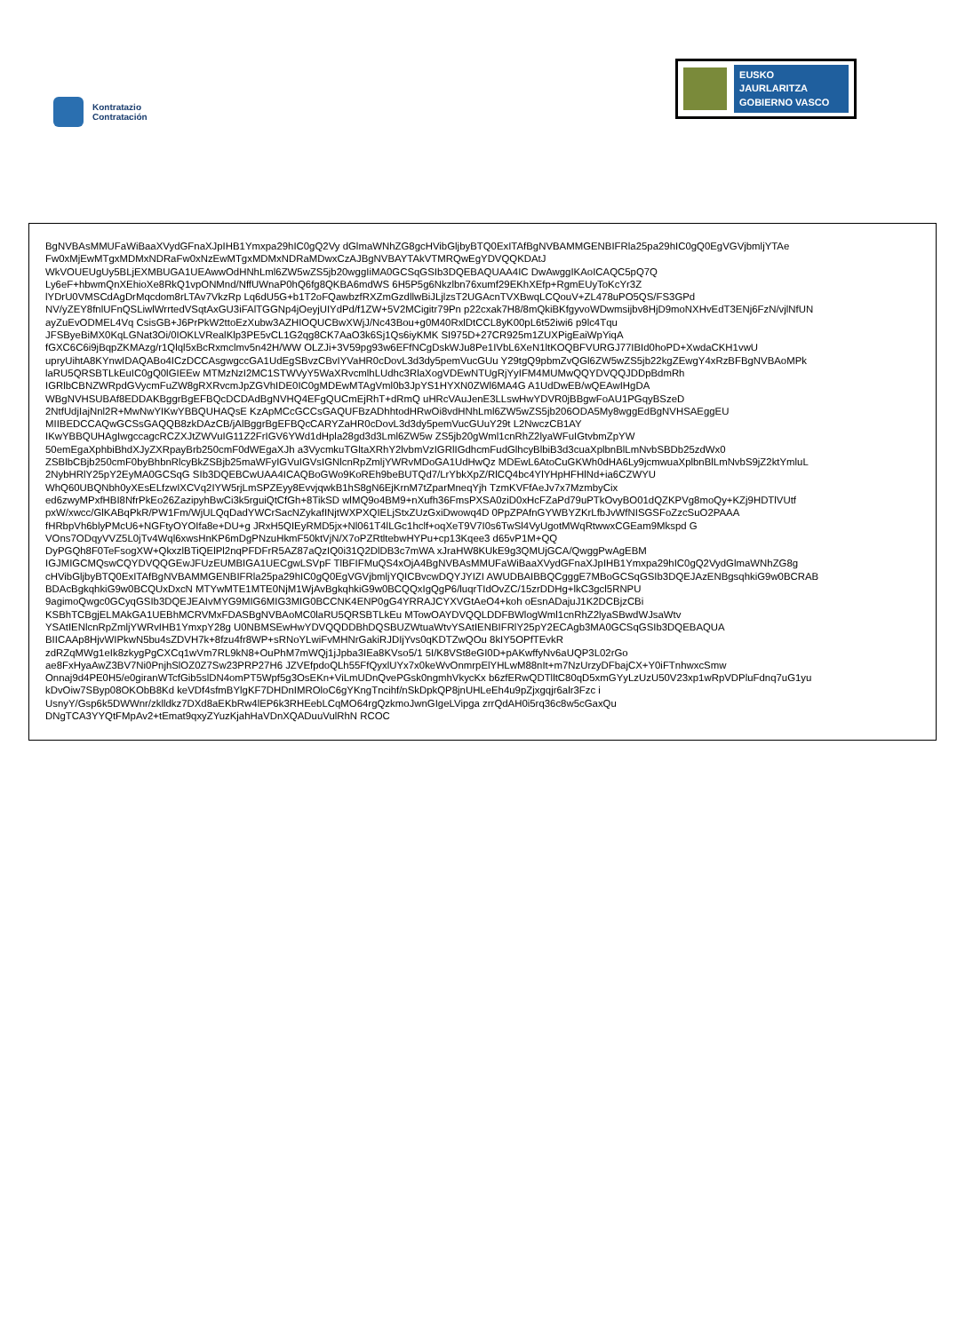Kontratazio
Contratación
EUSKO JAURLARITZA
GOBIERNO VASCO
BgNVBAsMMUFaWiBaaXVydGFnaXJpIHB1Ymxpa29hIC0gQ2Vy dGlmaWNhZG8gcHVibGljbyBTQ0ExITAfBgNVBAMMGENBIFRla25pa29hIC0gQ0EgVGVjbmljYTAe
Fw0xMjEwMTgxMDMxNDRaFw0xNzEwMTgxMDMxNDRaMDwxCzAJBgNVBAYTAkVTMRQwEgYDVQQKDAtJ
WkVOUEUgUy5BLjEXMBUGA1UEAwwOdHNhLml6ZW5wZS5jb20wggIiMA0GCSqGSIb3DQEBAQUAA4IC DwAwggIKAoICAQC5pQ7Q
Ly6eF+hbwmQnXEhioXe8RkQ1vpONMnd/NffUWnaP0hQ6fg8QKBA6mdWS 6H5P5g6Nkzlbn76xumf29EKhXEfp+RgmEUyToKcYr3Z
lYDrU0VMSCdAgDrMqcdom8rLTAv7VkzRp Lq6dU5G+b1T2oFQawbzfRXZmGzdllwBiJLjlzsT2UGAcnTVXBwqLCQouV+ZL478uPO5QS/FS3GPd
NV/yZEY8fnlUFnQSLiwlWrrtedVSqtAxGU3iFAlTGGNp4jOeyjUIYdPd/f1ZW+5V2MCigitr79Pn p22cxak7H8/8mQkiBKfgyvoWDwmsijbv8HjD9moNXHvEdT3ENj6FzN/vjlNfUN
ayZuEvODMEL4Vq CsisGB+J6PrPkW2ttoEzXubw3AZHIOQUCBwXWjJ/Nc43Bou+g0M40RxlDtCCL8yK00pL6t52iwi6 p9lc4Tqu
JFSByeBiMX0KqLGNat3Oi/0IOKLVRealKlp3PE5vCL1G2qg8CK7AaO3k6Sj1Qs6iyKMK SI975D+27CR925m1ZUXPigEaiWpYiqA
fGXC6C6i9jBqpZKMAzg/r1Qlql5xBcRxmclmv5n42H/WW OLZJi+3V59pg93w6EFfNCgDskWJu8Pe1IVbL6XeN1ltKOQBFVURGJ77IBId0hoPD+XwdaCKH1vwU
upryUihtA8KYnwIDAQABo4ICzDCCAsgwgccGA1UdEgSBvzCBvIYVaHR0cDovL3d3dy5pemVucGUu Y29tgQ9pbmZvQGl6ZW5wZS5jb22kgZEwgY4xRzBFBgNVBAoMPk
laRU5QRSBTLkEuIC0gQ0lGIEEw MTMzNzI2MC1STWVyY5WaXRvcmlhLUdhc3RlaXogVDEwNTUgRjYyIFM4MUMwQQYDVQQJDDpBdmRh
IGRlbCBNZWRpdGVycmFuZW8gRXRvcmJpZGVhIDE0IC0gMDEwMTAgVml0b3JpYS1HYXN0ZWl6MA4G A1UdDwEB/wQEAwIHgDA
WBgNVHSUBAf8EDDAKBggrBgEFBQcDCDAdBgNVHQ4EFgQUCmEjRhT+dRmQ uHRcVAuJenE3LLswHwYDVR0jBBgwFoAU1PGqyBSzeD
2NtfUdjIajNnl2R+MwNwYIKwYBBQUHAQsE KzApMCcGCCsGAQUFBzADhhtodHRwOi8vdHNhLml6ZW5wZS5jb206ODA5My8wggEdBgNVHSAEggEU
MIIBEDCCAQwGCSsGAQQB8zkDAzCB/jAlBggrBgEFBQcCARYZaHR0cDovL3d3dy5pemVucGUuY29t L2NwczCB1AY
IKwYBBQUHAgIwgccagcRCZXJtZWVuIG11Z2FrIGV6YWd1dHpla28gd3d3Lml6ZW5w ZS5jb20gWml1cnRhZ2lyaWFuIGtvbmZpYW
50emEgaXphbiBhdXJyZXRpayBrb250cmF0dWEgaXJh a3VycmkuTGltaXRhY2lvbmVzIGRlIGdhcmFudGlhcyBlbiB3d3cuaXplbnBlLmNvbSBDb25zdWx0
ZSBlbCBjb250cmF0byBhbnRlcyBkZSBjb25maWFyIGVuIGVsIGNlcnRpZmljYWRvMDoGA1UdHwQz MDEwL6AtoCuGKWh0dHA6Ly9jcmwuaXplbnBlLmNvbS9jZ2ktYmluL
2NybHRlY25pY2EyMA0GCSqG SIb3DQEBCwUAA4ICAQBoGWo9KoREh9beBUTQd7/LrYbkXpZ/RlCQ4bc4YlYHpHFHlNd+ia6CZWYU
WhQ60UBQNbh0yXEsELfzwIXCVq2IYW5rjLmSPZEyy8EvvjqwkB1hS8gN6EjKrnM7tZparMneqYjh TzmKVFfAeJv7x7MzmbyCix
ed6zwyMPxfHBI8NfrPkEo26ZazipyhBwCi3k5rguiQtCfGh+8TikSD wlMQ9o4BM9+nXufh36FmsPXSA0ziD0xHcFZaPd79uPTkOvyBO01dQZKPVg8moQy+KZj9HDTlVUtf
pxW/xwcc/GlKABqPkR/PW1Fm/WjULQqDadYWCrSacNZykafINjtWXPXQIELjStxZUzGxiDwowq4D 0PpZPAfnGYWBYZKrLfbJvWfNISGSFoZzcSuO2PAAA
fHRbpVh6blyPMcU6+NGFtyOYOIfa8e+DU+g JRxH5QIEyRMD5jx+Nl061T4lLGc1hclf+oqXeT9V7I0s6TwSl4VyUgotMWqRtwwxCGEam9Mkspd G
VOns7ODqyVVZ5L0jTv4Wql6xwsHnKP6mDgPNzuHkmF50ktVjN/X7oPZRtltebwHYPu+cp13Kqee3 d65vP1M+QQ
DyPGQh8F0TeFsogXW+QkxzlBTiQElPl2nqPFDFrR5AZ87aQzIQ0i31Q2DlDB3c7mWA xJraHW8KUkE9g3QMUjGCA/QwggPwAgEBM
IGJMIGCMQswCQYDVQQGEwJFUzEUMBIGA1UECgwLSVpF TlBFIFMuQS4xOjA4BgNVBAsMMUFaWiBaaXVydGFnaXJpIHB1Ymxpa29hIC0gQ2VydGlmaWNhZG8g
cHVibGljbyBTQ0ExITAfBgNVBAMMGENBIFRla25pa29hIC0gQ0EgVGVjbmljYQICBvcwDQYJYIZI AWUDBAIBBQCgggE7MBoGCSqGSIb3DQEJAzENBgsqhkiG9w0BCRAB
BDAcBgkqhkiG9w0BCQUxDxcN MTYwMTE1MTE0NjM1WjAvBgkqhkiG9w0BCQQxIgQgP6/luqrTIdOvZC/15zrDDHg+lkC3gcl5RNPU
9agimoQwgc0GCyqGSIb3DQEJEAIvMYG9MIG6MIG3MIG0BCCNK4ENP0gG4YRRAJCYXVGtAeO4+koh oEsnADajuJ1K2DCBjzCBi
KSBhTCBgjELMAkGA1UEBhMCRVMxFDASBgNVBAoMC0laRU5QRSBTLkEu MTowOAYDVQQLDDFBWlogWml1cnRhZ2lyaSBwdWJsaWtv
YSAtIENlcnRpZmljYWRvIHB1YmxpY28g U0NBMSEwHwYDVQQDDBhDQSBUZWtuaWtvYSAtIENBIFRlY25pY2ECAgb3MA0GCSqGSIb3DQEBAQUA
BIICAAp8HjvWIPkwN5bu4sZDVH7k+8fzu4fr8WP+sRNoYLwiFvMHNrGakiRJDIjYvs0qKDTZwQOu 8kIY5OPfTEvkR
zdRZqMWg1eIk8zkygPgCXCq1wVm7RL9kN8+OuPhM7mWQj1jJpba3IEa8KVso5/1 5I/K8VSt8eGI0D+pAKwffyNv6aUQP3L02rGo
ae8FxHyaAwZ3BV7Ni0PnjhSlOZ0Z7Sw23PRP27H6 JZVEfpdoQLh55FfQyxlUYx7x0keWvOnmrpElYHLwM88nIt+m7NzUrzyDFbajCX+Y0iFTnhwxcSmw
Onnaj9d4PE0H5/e0giranWTcfGib5slDN4omPT5Wpf5g3OsEKn+ViLmUDnQvePGsk0ngmhVkycKx b6zfERwQDTlltC80qD5xmGYyLzUzU50V23xp1wRpVDPluFdnq7uG1yu
kDvOiw7SByp08OKObB8Kd keVDf4sfmBYlgKF7DHDnIMROloC6gYKngTncihf/nSkDpkQP8jnUHLeEh4u9pZjxgqjr6alr3Fzc i
UsnyY/Gsp6k5DWWnr/zklldkz7DXd8aEKbRw4lEP6k3RHEebLCqMO64rgQzkmoJwnGIgeLVipga zrrQdAH0i5rq36c8w5cGaxQu
DNgTCA3YYQtFMpAv2+tEmat9qxyZYuzKjahHaVDnXQADuuVulRhN RCOC